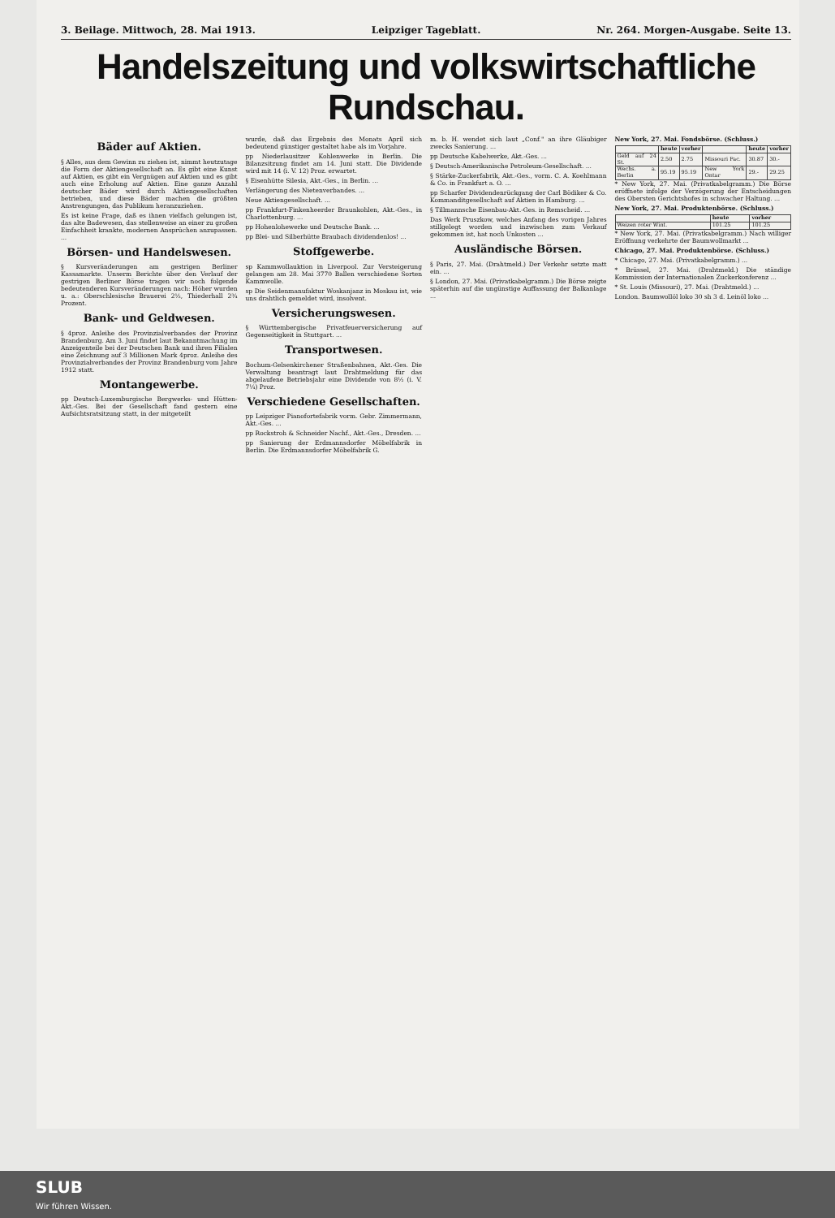3. Beilage. Mittwoch, 28. Mai 1913. Leipziger Tageblatt. Nr. 264. Morgen-Ausgabe. Seite 13.
Handelszeitung und volkswirtschaftliche Rundschau.
Bäder auf Aktien.
§ Alles, aus dem Gewinn zu ziehen ist, nimmt heutzutage die Form der Aktiengesellschaft an. Es gibt eine Kunst auf Aktien, es gibt ein Vergnügen auf Aktien und es gibt auch eine Erholung auf Aktien. Eine ganze Anzahl deutscher Bäder wird durch Aktiengesellschaften betrieben, und diese Bäder machen die größten Anstrengungen, das Publikum heranzuziehen.
Es ist keine Frage, daß es ihnen vielfach gelungen ist, das alte Badewesen, das stellenweise an einer zu großen Einfachheit krankte, modernen Ansprüchen anzupassen. ...
Börsen- und Handelswesen.
§ Kursveränderungen am gestrigen Berliner Kassamarkte. Unserm Berichte über den Verlauf der gestrigen Berliner Börse tragen wir noch folgende bedeutenderen Kursveränderungen nach: Höher wurden u. a.: Oberschlesische Brauerei 2½, Thiederhall 2¾ Prozent.
Bank- und Geldwesen.
§ 4proz. Anleihe des Provinzialverbandes der Provinz Brandenburg. Am 3. Juni findet laut Bekanntmachung im Anzeigenteile bei der Deutschen Bank und ihren Filialen eine Zeichnung auf 3 Millionen Mark 4proz. Anleihe des Provinzialverbandes der Provinz Brandenburg vom Jahre 1912 statt.
Montangewerbe.
pp Deutsch-Luxemburgische Bergwerks- und Hütten-Akt.-Ges. Bei der Gesellschaft fand gestern eine Aufsichtsratsitzung statt, in der mitgeteilt
wurde, daß das Ergebnis des Monats April sich bedeutend günstiger gestaltet habe als im Vorjahre.
pp Niederlausitzer Kohlenwerke in Berlin. Die Bilanzsitzung findet am 14. Juni statt. Die Dividende wird mit 14 (i. V. 12) Proz. erwartet.
§ Eisenhütte Silesia, Akt.-Ges., in Berlin. ...
Verlängerung des Nietenverbandes. ...
Neue Aktiengesellschaft. ...
pp Frankfurt-Finkenheerder Braunkohlen, Akt.-Ges., in Charlottenburg. ...
pp Hohenlohewerke und Deutsche Bank. ...
pp Blei- und Silberhütte Braubach dividendenlos! ...
Stoffgewerbe.
sp Kammwollauktion in Liverpool. Zur Versteigerung gelangen am 28. Mai 3770 Ballen verschiedene Sorten Kammwolle.
sp Die Seidenmanufaktur Woskanjanz in Moskau ist, wie uns drahtlich gemeldet wird, insolvent.
Versicherungswesen.
§ Württembergische Privatfeuerversicherung auf Gegenseitigkeit in Stuttgart. ...
Transportwesen.
Bochum-Gelsenkirchener Straßenbahnen, Akt.-Ges. Die Verwaltung beantragt laut Drahtmeldung für das abgelaufene Betriebsjahr eine Dividende von 8½ (i. V. 7¼) Proz.
Verschiedene Gesellschaften.
pp Leipziger Pianofortefabrik vorm. Gebr. Zimmermann, Akt.-Ges. ...
pp Rockstroh & Schneider Nachf., Akt.-Ges., Dresden. ...
pp Sanierung der Erdmannsdorfer Möbelfabrik in Berlin. Die Erdmannsdorfer Möbelfabrik G.
m. b. H. wendet sich laut „Conf." an ihre Gläubiger zwecks Sanierung. ...
pp Deutsche Kabelwerke, Akt.-Ges. ...
§ Deutsch-Amerikanische Petroleum-Gesellschaft. ...
§ Stärke-Zuckerfabrik, Akt.-Ges., vorm. C. A. Koehlmann & Co. in Frankfurt a. O. ...
pp Scharfer Dividendenrückgang der Carl Bödiker & Co. Kommanditgesellschaft auf Aktien in Hamburg. ...
§ Tillmannsche Eisenbau-Akt.-Ges. in Remscheid. ...
Das Werk Pruszkow, welches Anfang des vorigen Jahres stillgelegt worden und inzwischen zum Verkauf gekommen ist, hat noch Unkosten ...
Ausländische Börsen.
§ Paris, 27. Mai. (Drahtmeld.) Der Verkehr setzte matt ein. ...
§ London, 27. Mai. (Privatkabelgramm.) Die Börse zeigte späterhin auf die ungünstige Auffassung der Balkanlage ...
New York, 27. Mai. Fondsbörse. (Schluss.)
| | heute | vorher | | heute | vorher |
| --- | --- | --- | --- | --- | --- |
| Geld auf 24 St. | 2.50 | 2.75 | Missouri Pac. | 30.87 | 30.- |
| Wechs. a. Berlin | 95.19 | 95.19 | New York Ontar | 29.- | 29.25 |
* New York, 27. Mai. (Privatkabelgramm.) Die Börse eröffnete infolge der Verzögerung der Entscheidungen des Obersten Gerichtshofes in schwacher Haltung. ...
New York, 27. Mai. Produktenbörse. (Schluss.)
| | heute | vorher |
| --- | --- | --- |
| Weizen roter Wint. | 101.25 | 101.25 |
* New York, 27. Mai. (Privatkabelgramm.) Nach williger Eröffnung verkehrte der Baumwollmarkt ...
Chicago, 27. Mai. Produktenbörse. (Schluss.)
* Chicago, 27. Mai. (Privatkabelgramm.) ...
* Brüssel, 27. Mai. (Drahtmeld.) Die ständige Kommission der Internationalen Zuckerkonferenz ...
* St. Louis (Missouri), 27. Mai. (Drahtmeld.) ...
London. Baumwollöl loko 30 sh 3 d. Leinöl loko ...
SLUB
Wir führen Wissen.